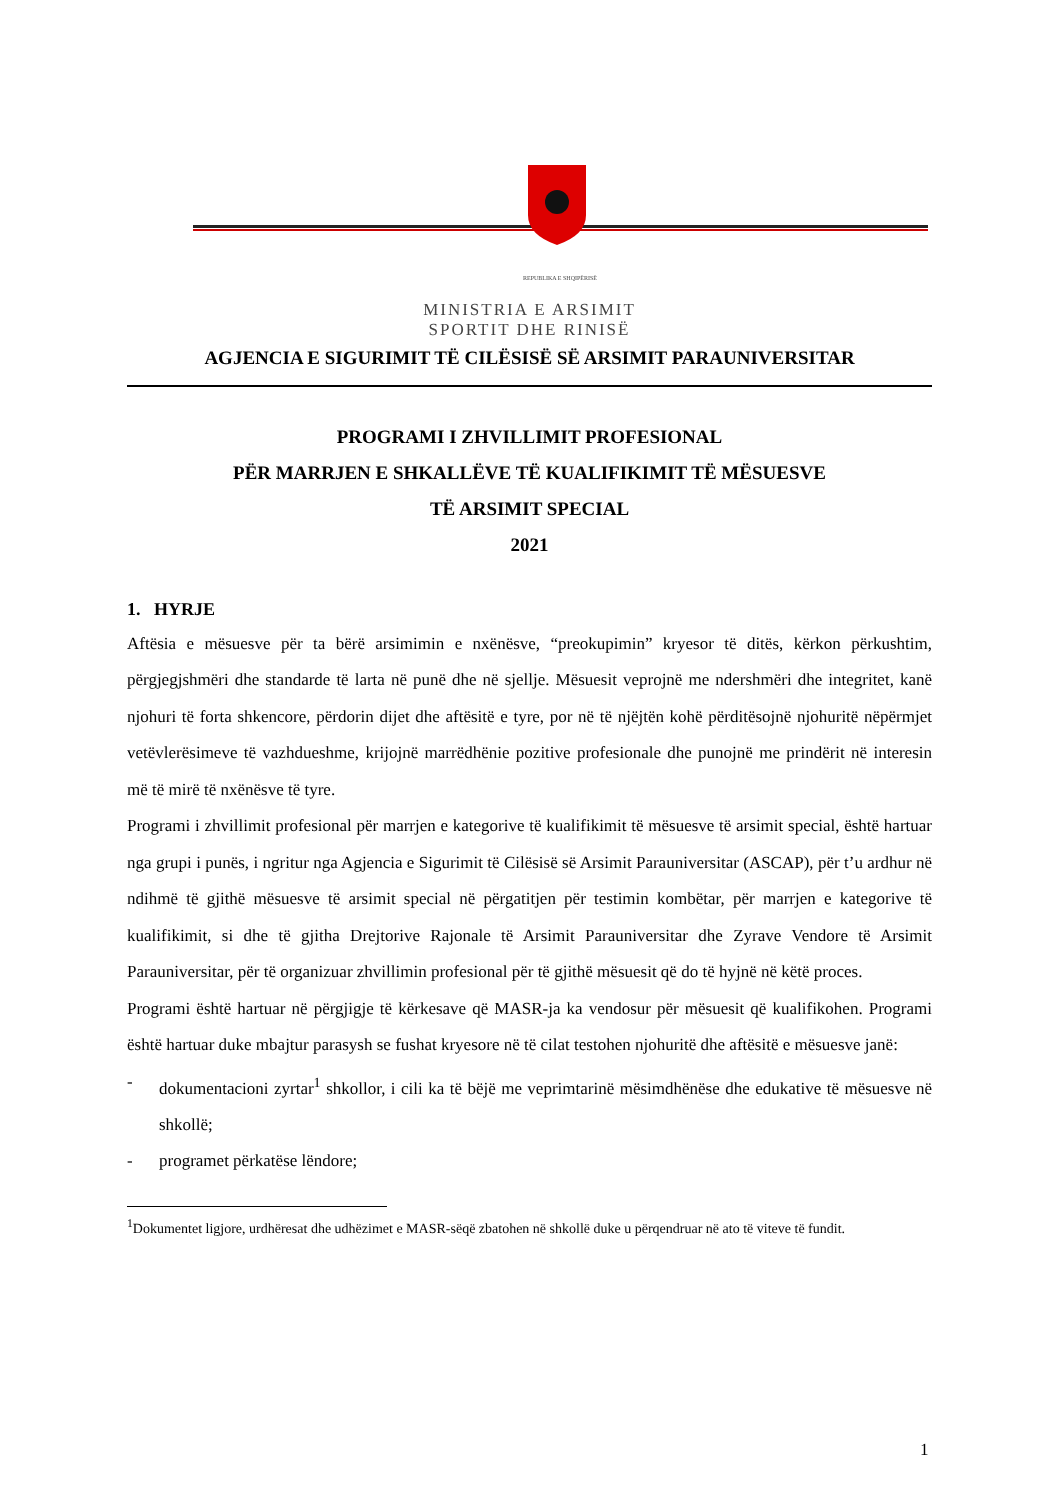REPUBLIKA E SHQIPËRISË
MINISTRIA E ARSIMIT
SPORTIT DHE RINISË
AGJENCIA E SIGURIMIT TË CILËSISË SË ARSIMIT PARAUNIVERSITAR
PROGRAMI I ZHVILLIMIT PROFESIONAL
PËR MARRJEN E SHKALLËVE TË KUALIFIKIMIT TË MËSUESVE
TË ARSIMIT SPECIAL
2021
1. HYRJE
Aftësia e mësuesve për ta bërë arsimimin e nxënësve, “preokupimin” kryesor të ditës, kërkon përkushtim, përgjegjshmëri dhe standarde të larta në punë dhe në sjellje. Mësuesit veprojnë me ndershmëri dhe integritet, kanë njohuri të forta shkencore, përdorin dijet dhe aftësitë e tyre, por në të njëjtën kohë përditësojnë njohuritë nëpërmjet vetëvlerësimeve të vazhdueshme, krijojnë marrëdhënie pozitive profesionale dhe punojnë me prindërit në interesin më të mirë të nxënësve të tyre.
Programi i zhvillimit profesional për marrjen e kategorive të kualifikimit të mësuesve të arsimit special, është hartuar nga grupi i punës, i ngritur nga Agjencia e Sigurimit të Cilësisë së Arsimit Parauniversitar (ASCAP), për t’u ardhur në ndihmë të gjithë mësuesve të arsimit special në përgatitjen për testimin kombëtar, për marrjen e kategorive të kualifikimit, si dhe të gjitha Drejtorive Rajonale të Arsimit Parauniversitar dhe Zyrave Vendore të Arsimit Parauniversitar, për të organizuar zhvillimin profesional për të gjithë mësuesit që do të hyjnë në këtë proces.
Programi është hartuar në përgjigje të kërkesave që MASR-ja ka vendosur për mësuesit që kualifikohen. Programi është hartuar duke mbajtur parasysh se fushat kryesore në të cilat testohen njohuritë dhe aftësitë e mësuesve janë:
- dokumentacioni zyrtar<sup>1</sup> shkollor, i cili ka të bëjë me veprimtarinë mësimdhënëse dhe edukative të mësuesve në shkollë;
- programet përkatëse lëndore;
<sup>1</sup> Dokumentet ligjore, urdhëresat dhe udhëzimet e MASR-sëqë zbatohen në shkollë duke u përqendruar në ato të viteve të fundit.
1